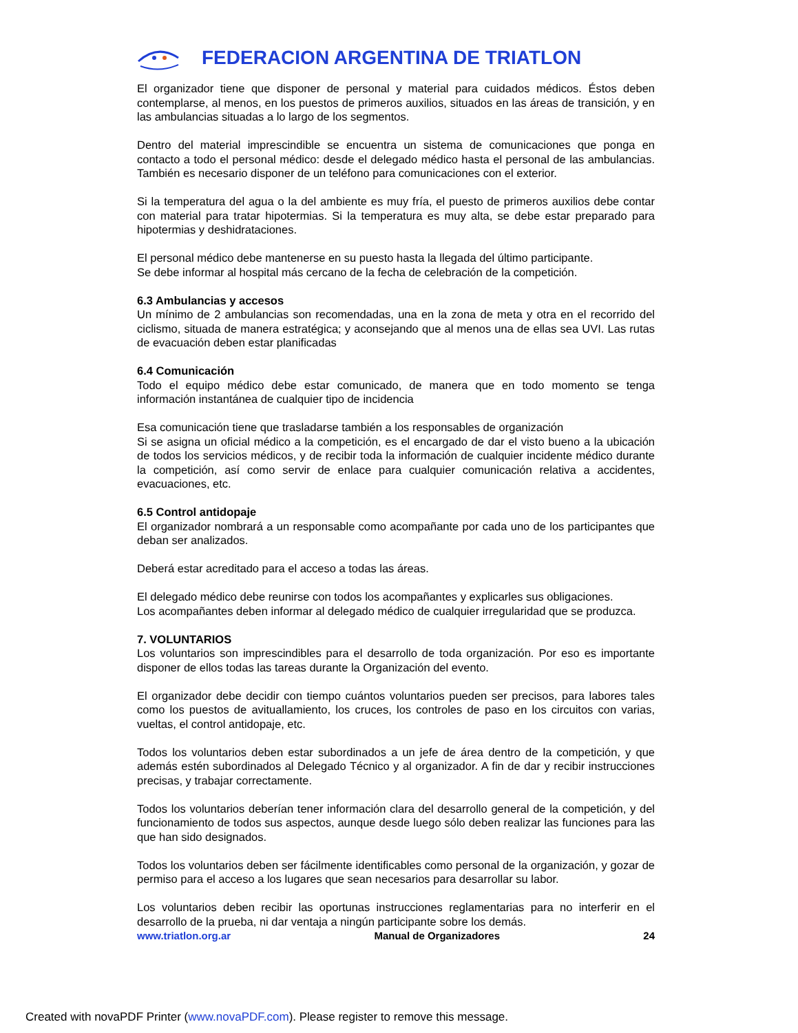FEDERACION ARGENTINA DE TRIATLON
El organizador tiene que disponer de personal y material para cuidados médicos. Éstos deben contemplarse, al menos, en los puestos de primeros auxilios, situados en las áreas de transición, y en las ambulancias situadas a lo largo de los segmentos.
Dentro del material imprescindible se encuentra un sistema de comunicaciones que ponga en contacto a todo el personal médico: desde el delegado médico hasta el personal de las ambulancias. También es necesario disponer de un teléfono para comunicaciones con el exterior.
Si la temperatura del agua o la del ambiente es muy fría, el puesto de primeros auxilios debe contar con material para tratar hipotermias. Si la temperatura es muy alta, se debe estar preparado para hipotermias y deshidrataciones.
El personal médico debe mantenerse en su puesto hasta la llegada del último participante.
Se debe informar al hospital más cercano de la fecha de celebración de la competición.
6.3 Ambulancias y accesos
Un mínimo de 2 ambulancias son recomendadas, una en la zona de meta y otra en el recorrido del ciclismo, situada de manera estratégica; y aconsejando que al menos una de ellas sea UVI. Las rutas de evacuación deben estar planificadas
6.4 Comunicación
Todo el equipo médico debe estar comunicado, de manera que en todo momento se tenga información instantánea de cualquier tipo de incidencia
Esa comunicación tiene que trasladarse también a los responsables de organización
Si se asigna un oficial médico a la competición, es el encargado de dar el visto bueno a la ubicación de todos los servicios médicos, y de recibir toda la información de cualquier incidente médico durante la competición, así como servir de enlace para cualquier comunicación relativa a accidentes, evacuaciones, etc.
6.5 Control antidopaje
El organizador nombrará a un responsable como acompañante por cada uno de los participantes que deban ser analizados.
Deberá estar acreditado para el acceso a todas las áreas.
El delegado médico debe reunirse con todos los acompañantes y explicarles sus obligaciones.
Los acompañantes deben informar al delegado médico de cualquier irregularidad que se produzca.
7. VOLUNTARIOS
Los voluntarios son imprescindibles para el desarrollo de toda organización. Por eso es importante disponer de ellos todas las tareas durante la Organización del evento.
El organizador debe decidir con tiempo cuántos voluntarios pueden ser precisos, para labores tales como los puestos de avituallamiento, los cruces, los controles de paso en los circuitos con varias, vueltas, el control antidopaje, etc.
Todos los voluntarios deben estar subordinados a un jefe de área dentro de la competición, y que además estén subordinados al Delegado Técnico y al organizador. A fin de dar y recibir instrucciones precisas, y trabajar correctamente.
Todos los voluntarios deberían tener información clara del desarrollo general de la competición, y del funcionamiento de todos sus aspectos, aunque desde luego sólo deben realizar las funciones para las que han sido designados.
Todos los voluntarios deben ser fácilmente identificables como personal de la organización, y gozar de permiso para el acceso a los lugares que sean necesarios para desarrollar su labor.
Los voluntarios deben recibir las oportunas instrucciones reglamentarias para no interferir en el desarrollo de la prueba, ni dar ventaja a ningún participante sobre los demás.
www.triatlon.org.ar Manual de Organizadores 24
Created with novaPDF Printer (www.novaPDF.com). Please register to remove this message.